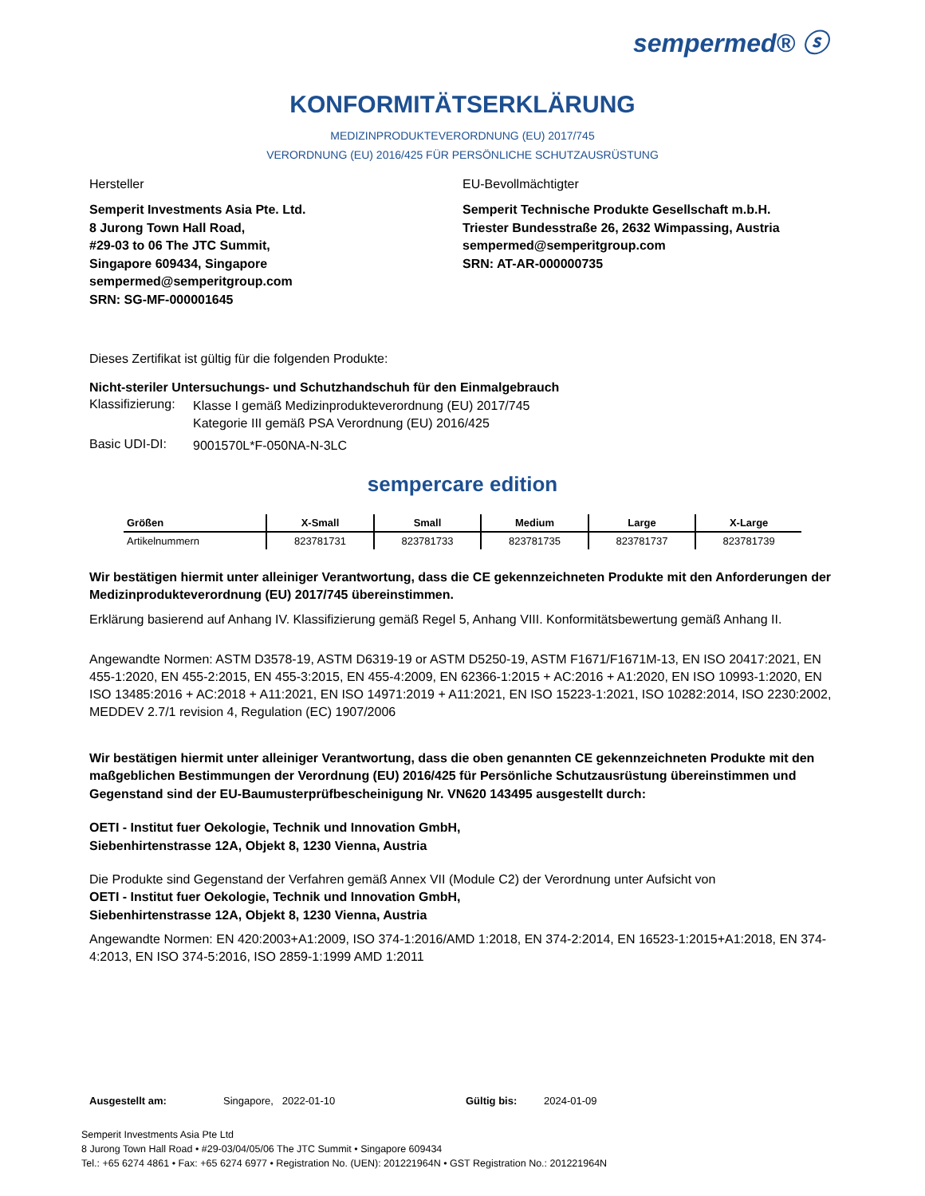sempermed® ⓢ
KONFORMITÄTSERKLÄRUNG
MEDIZINPRODUKTEVERORDNUNG (EU) 2017/745
VERORDNUNG (EU) 2016/425 FÜR PERSÖNLICHE SCHUTZAUSRÜSTUNG
Hersteller
Semperit Investments Asia Pte. Ltd.
8 Jurong Town Hall Road,
#29-03 to 06 The JTC Summit,
Singapore 609434, Singapore
sempermed@semperitgroup.com
SRN: SG-MF-000001645
EU-Bevollmächtigter
Semperit Technische Produkte Gesellschaft m.b.H.
Triester Bundesstraße 26, 2632 Wimpassing, Austria
sempermed@semperitgroup.com
SRN: AT-AR-000000735
Dieses Zertifikat ist gültig für die folgenden Produkte:
Nicht-steriler Untersuchungs- und Schutzhandschuh für den Einmalgebrauch
Klassifizierung:
Klasse I gemäß Medizinprodukteverordnung (EU) 2017/745
Kategorie III gemäß PSA Verordnung (EU) 2016/425
Basic UDI-DI:
9001570L*F-050NA-N-3LC
sempercare edition
| Größen | X-Small | Small | Medium | Large | X-Large |
| --- | --- | --- | --- | --- | --- |
| Artikelnummern | 823781731 | 823781733 | 823781735 | 823781737 | 823781739 |
Wir bestätigen hiermit unter alleiniger Verantwortung, dass die CE gekennzeichneten Produkte mit den Anforderungen der Medizinprodukteverordnung (EU) 2017/745 übereinstimmen.
Erklärung basierend auf Anhang IV. Klassifizierung gemäß Regel 5, Anhang VIII. Konformitätsbewertung gemäß Anhang II.
Angewandte Normen: ASTM D3578-19, ASTM D6319-19 or ASTM D5250-19, ASTM F1671/F1671M-13, EN ISO 20417:2021, EN 455-1:2020, EN 455-2:2015, EN 455-3:2015, EN 455-4:2009, EN 62366-1:2015 + AC:2016 + A1:2020, EN ISO 10993-1:2020, EN ISO 13485:2016 + AC:2018 + A11:2021, EN ISO 14971:2019 + A11:2021, EN ISO 15223-1:2021, ISO 10282:2014, ISO 2230:2002, MEDDEV 2.7/1 revision 4, Regulation (EC) 1907/2006
Wir bestätigen hiermit unter alleiniger Verantwortung, dass die oben genannten CE gekennzeichneten Produkte mit den maßgeblichen Bestimmungen der Verordnung (EU) 2016/425 für Persönliche Schutzausrüstung übereinstimmen und Gegenstand sind der EU-Baumusterprüfbescheinigung Nr. VN620 143495 ausgestellt durch:
OETI - Institut fuer Oekologie, Technik und Innovation GmbH,
Siebenhirtenstrasse 12A, Objekt 8, 1230 Vienna, Austria
Die Produkte sind Gegenstand der Verfahren gemäß Annex VII (Module C2) der Verordnung unter Aufsicht von
OETI - Institut fuer Oekologie, Technik und Innovation GmbH,
Siebenhirtenstrasse 12A, Objekt 8, 1230 Vienna, Austria
Angewandte Normen: EN 420:2003+A1:2009, ISO 374-1:2016/AMD 1:2018, EN 374-2:2014, EN 16523-1:2015+A1:2018, EN 374-4:2013, EN ISO 374-5:2016, ISO 2859-1:1999 AMD 1:2011
Ausgestellt am: Singapore, 2022-01-10 Gültig bis: 2024-01-09
Semperit Investments Asia Pte Ltd
8 Jurong Town Hall Road • #29-03/04/05/06 The JTC Summit • Singapore 609434
Tel.: +65 6274 4861 • Fax: +65 6274 6977 • Registration No. (UEN): 201221964N • GST Registration No.: 201221964N